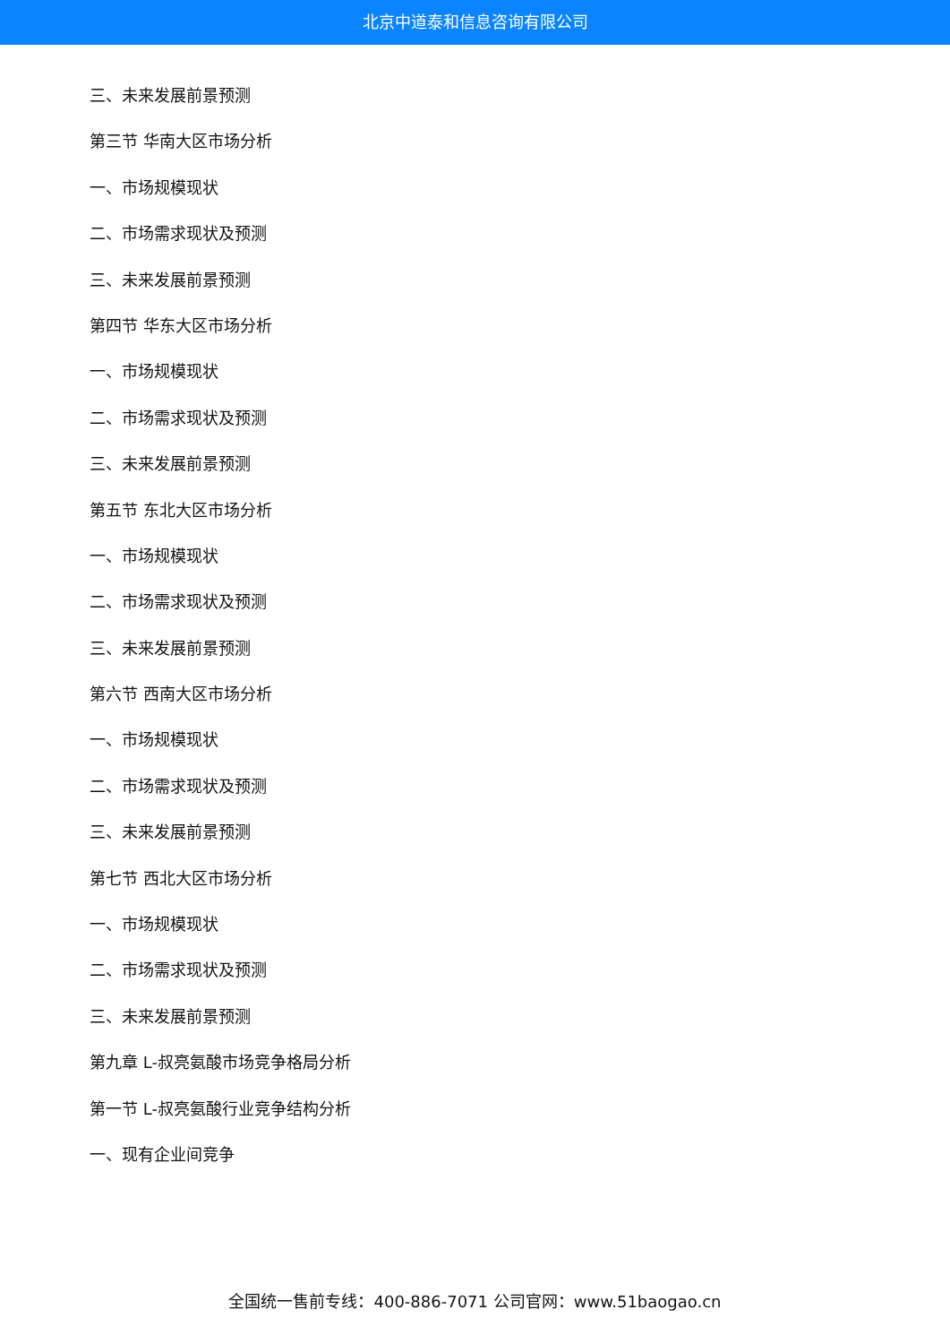北京中道泰和信息咨询有限公司
三、未来发展前景预测
第三节 华南大区市场分析
一、市场规模现状
二、市场需求现状及预测
三、未来发展前景预测
第四节 华东大区市场分析
一、市场规模现状
二、市场需求现状及预测
三、未来发展前景预测
第五节 东北大区市场分析
一、市场规模现状
二、市场需求现状及预测
三、未来发展前景预测
第六节 西南大区市场分析
一、市场规模现状
二、市场需求现状及预测
三、未来发展前景预测
第七节 西北大区市场分析
一、市场规模现状
二、市场需求现状及预测
三、未来发展前景预测
第九章 L-叔亮氨酸市场竞争格局分析
第一节 L-叔亮氨酸行业竞争结构分析
一、现有企业间竞争
全国统一售前专线：400-886-7071 公司官网：www.51baogao.cn